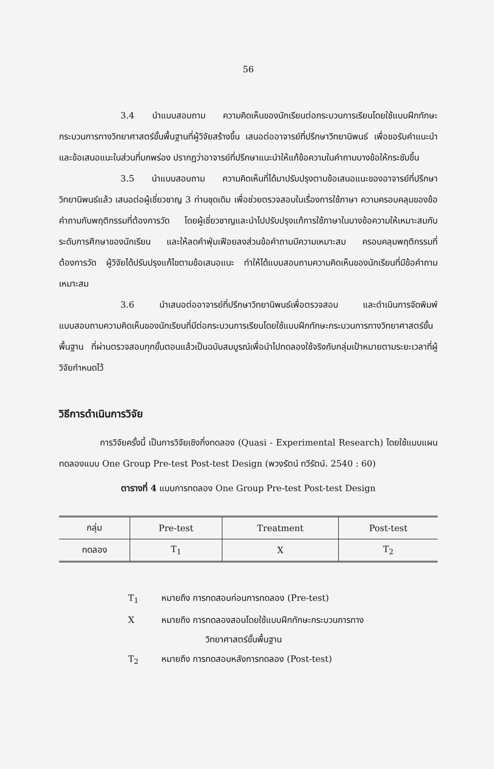56
3.4 นำแบบสอบถาม ความคิดเห็นของนักเรียนต่อกระบวนการเรียนโดยใช้แบบฝึกทักษะกระบวนการทางวิทยาศาสตร์ขั้นพื้นฐานที่ผู้วิจัยสร้างขึ้น เสนอต่ออาจารย์ที่ปรึกษาวิทยานิพนธ์ เพื่อขอรับคำแนะนำและข้อเสนอแนะในส่วนที่บกพร่อง ปรากฏว่าอาจารย์ที่ปรึกษาแนะนำให้แก้ข้อความในคำถามบางข้อให้กระชับขึ้น
3.5 นำแบบสอบถาม ความคิดเห็นที่ได้มาปรับปรุงตามข้อเสนอแนะของอาจารย์ที่ปรึกษาวิทยานิพนธ์แล้ว เสนอต่อผู้เชี่ยวชาญ 3 ท่านชุดเดิม เพื่อช่วยตรวจสอบในเรื่องการใช้ภาษา ความครอบคลุมของข้อคำถามกับพฤติกรรมที่ต้องการวัด โดยผู้เชี่ยวชาญและนำไปปรับปรุงแก้การใช้ภาษาในบางข้อความให้เหมาะสมกับระดับการศึกษาของนักเรียน และให้ลดคำฟุ่มเฟือยลงส่วนข้อคำถามมีความเหมาะสม ครอบคลุมพฤติกรรมที่ต้องการวัด ผู้วิจัยได้ปรับปรุงแก้ไขตามข้อเสนอแนะ ทำให้ได้แบบสอบถามความคิดเห็นของนักเรียนที่มีข้อคำถามเหมาะสม
3.6 นำเสนอต่ออาจารย์ที่ปรึกษาวิทยานิพนธ์เพื่อตรวจสอบ และดำเนินการจัดพิมพ์แบบสอบถามความคิดเห็นของนักเรียนที่มีต่อกระบวนการเรียนโดยใช้แบบฝึกทักษะกระบวนการทางวิทยาศาสตร์ขั้นพื้นฐาน ที่ผ่านตรวจสอบทุกขั้นตอนแล้วเป็นฉบับสมบูรณ์เพื่อนำไปทดลองใช้จริงกับกลุ่มเป้าหมายตามระยะเวลาที่ผู้วิจัยกำหนดไว้
วิธีการดำเนินการวิจัย
การวิจัยครั้งนี้ เป็นการวิจัยเชิงกึ่งทดลอง (Quasi - Experimental Research) โดยใช้แบบแผนทดลองแบบ One Group Pre-test Post-test Design (พวงรัตน์ ทวีรัตน์. 2540 : 60)
ตารางที่ 4 แบบการทดลอง One Group Pre-test Post-test Design
| กลุ่ม | Pre-test | Treatment | Post-test |
| --- | --- | --- | --- |
| ทดลอง | T<sub>1</sub> | X | T<sub>2</sub> |
T<sub>1</sub> หมายถึง การทดสอบก่อนการทดลอง (Pre-test)
Xหมายถึง การทดลองสอนโดยใช้แบบฝึกทักษะกระบวนการทาง
วิทยาศาสตร์ขั้นพื้นฐาน
T<sub>2</sub> หมายถึง การทดสอบหลังการทดลอง (Post-test)